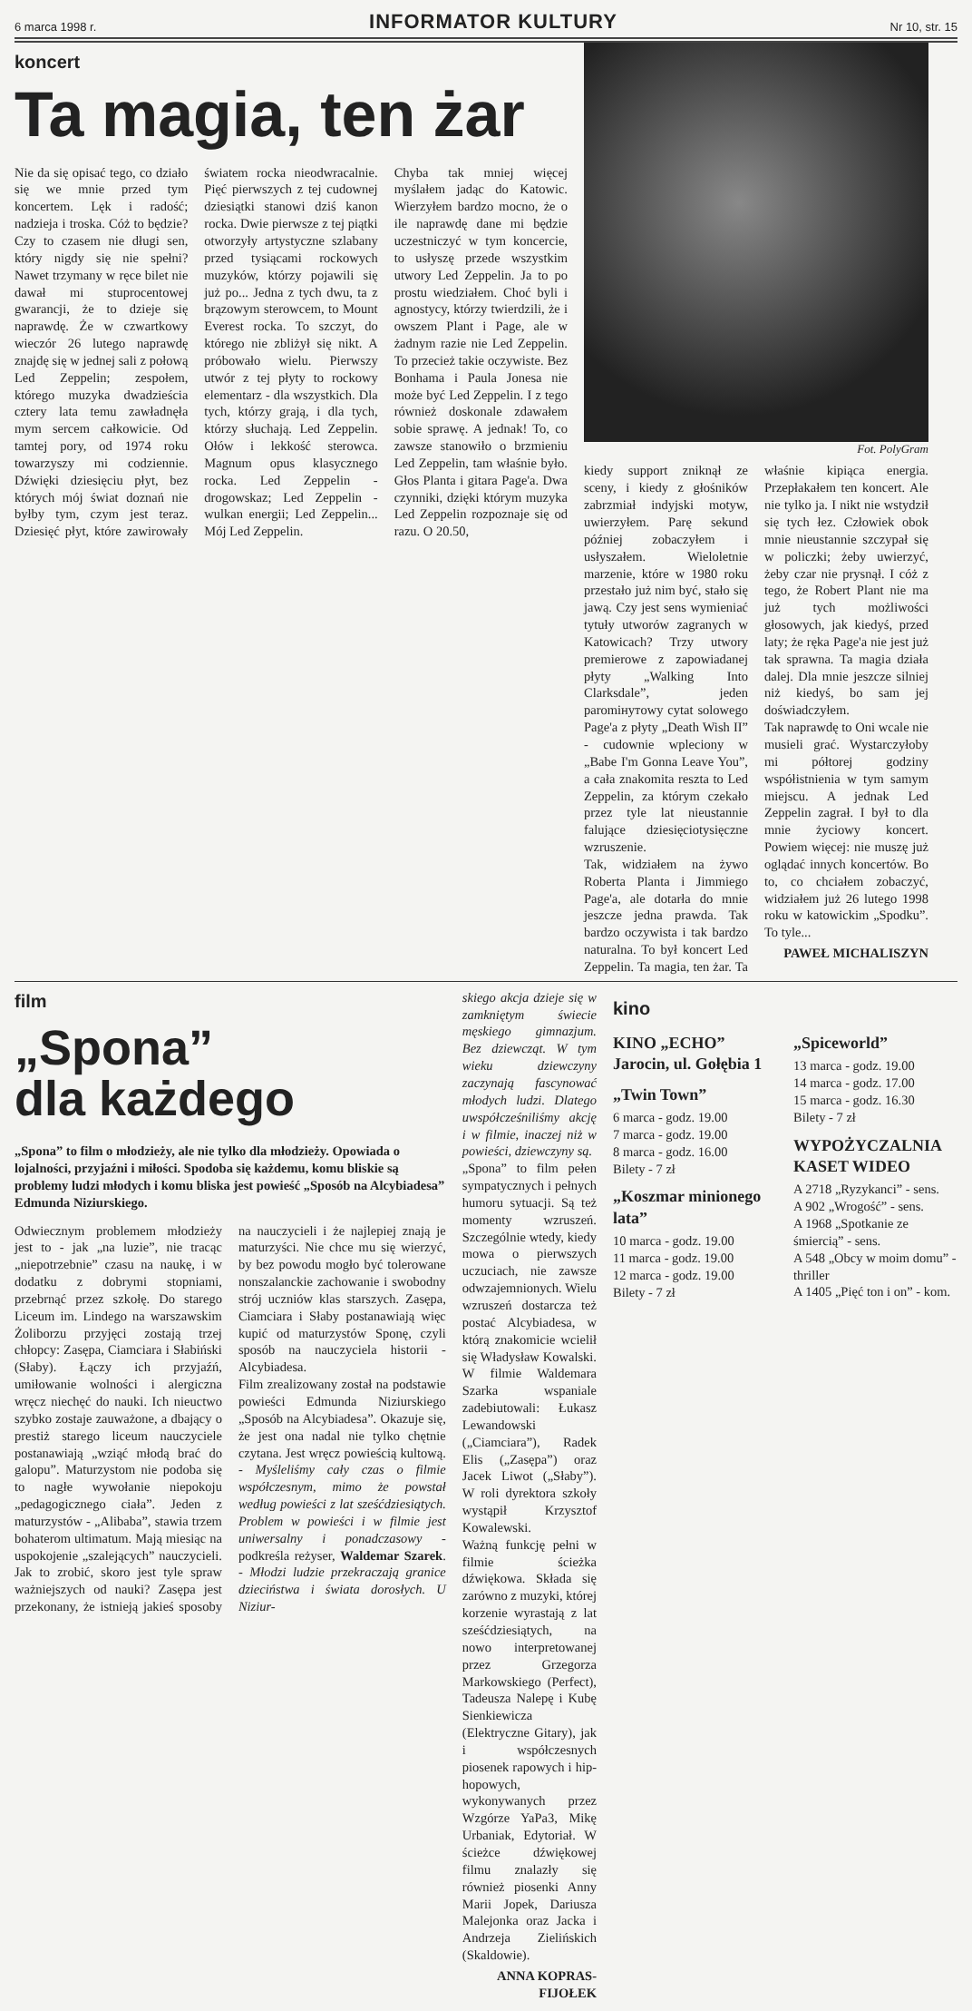6 marca 1998 r. INFORMATOR KULTURY Nr 10, str. 15
koncert
Ta magia, ten żar
Nie da się opisać tego, co działo się we mnie przed tym koncertem. Lęk i radość; nadzieja i troska. Cóż to będzie? Czy to czasem nie długi sen, który nigdy się nie spełni? Nawet trzymany w ręce bilet nie dawał mi stuprocentowej gwarancji, że to dzieje się naprawdę. Że w czwartkowy wieczór 26 lutego naprawdę znajdę się w jednej sali z połową Led Zeppelin; zespołem, którego muzyka dwadzieścia cztery lata temu zawładnęła mym sercem całkowicie. Od tamtej pory, od 1974 roku towarzyszy mi codziennie. Dźwięki dziesięciu płyt, bez których mój świat doznań nie byłby tym, czym jest teraz. Dziesięć płyt, które zawirowały światem rocka nieodwracalnie. Pięć pierwszych z tej cudownej dziesiątki stanowi dziś kanon rocka. Dwie pierwsze z tej piątki otworzyły artystyczne szlabany przed tysiącami rockowych muzyków, którzy pojawili się już po... Jedna z tych dwu, ta z brązowym sterowcem, to Mount Everest rocka. To szczyt, do którego nie zbliżył się nikt. A próbowało wielu. Pierwszy utwór z tej płyty to rockowy elementarz - dla wszystkich. Dla tych, którzy grają, i dla tych, którzy słuchają. Led Zeppelin. Ołów i lekkość sterowca. Magnum opus klasycznego rocka. Led Zeppelin - drogowskaz; Led Zeppelin - wulkan energii; Led Zeppelin... Mój Led Zeppelin.
Chyba tak mniej więcej myślałem jadąc do Katowic. Wierzyłem bardzo mocno, że o ile naprawdę dane mi będzie uczestniczyć w tym koncercie, to usłyszę przede wszystkim utwory Led Zeppelin. Ja to po prostu wiedziałem. Choć byli i agnostycy, którzy twierdzili, że i owszem Plant i Page, ale w żadnym razie nie Led Zeppelin. To przecież takie oczywiste. Bez Bonhama i Paula Jonesa nie może być Led Zeppelin. I z tego również doskonale zdawałem sobie sprawę. A jednak! To, co zawsze stanowiło o brzmieniu Led Zeppelin, tam właśnie było. Głos Planta i gitara Page'a. Dwa czynniki, dzięki którym muzyka Led Zeppelin rozpoznaje się od razu. O 20.50,
Fot. PolyGram
kiedy support zniknął ze sceny, i kiedy z głośników zabrzmiał indyjski motyw, uwierzyłem. Parę sekund później zobaczyłem i usłyszałem. Wieloletnie marzenie, które w 1980 roku przestało już nim być, stało się jawą. Czy jest sens wymieniać tytuły utworów zagranych w Katowicach? Trzy utwory premierowe z zapowiadanej płyty „Walking Into Clarksdale”, jeden paromінутowy cytat solowego Page'a z płyty „Death Wish II” - cudownie wpleciony w „Babe I'm Gonna Leave You”, a cała znakomita reszta to Led Zeppelin, za którym czekało przez tyle lat nieustannie falujące dziesięciotysięczne wzruszenie.
Tak, widziałem na żywo Roberta Planta i Jimmiego Page'a, ale dotarła do mnie jeszcze jedna prawda. Tak bardzo oczywista i tak bardzo naturalna. To był koncert Led Zeppelin. Ta magia, ten żar. Ta właśnie kipiąca energia. Przepłakałem ten koncert. Ale nie tylko ja. I nikt nie wstydził się tych łez. Człowiek obok mnie nieustannie szczypał się w policzki; żeby uwierzyć, żeby czar nie prysnął. I cóż z tego, że Robert Plant nie ma już tych możliwości głosowych, jak kiedyś, przed laty; że ręka Page'a nie jest już tak sprawna. Ta magia działa dalej. Dla mnie jeszcze silniej niż kiedyś, bo sam jej doświadczyłem.
Tak naprawdę to Oni wcale nie musieli grać. Wystarczyłoby mi półtorej godziny współistnienia w tym samym miejscu. A jednak Led Zeppelin zagrał. I był to dla mnie życiowy koncert. Powiem więcej: nie muszę już oglądać innych koncertów. Bo to, co chciałem zobaczyć, widziałem już 26 lutego 1998 roku w katowickim „Spodku”. To tyle...
PAWEŁ MICHALISZYN
film
„Spona”
dla każdego
„Spona” to film o młodzieży, ale nie tylko dla młodzieży. Opowiada o lojalności, przyjaźni i miłości. Spodoba się każdemu, komu bliskie są problemy ludzi młodych i komu bliska jest powieść „Sposób na Alcybiadesa” Edmunda Niziurskiego.
Odwiecznym problemem młodzieży jest to - jak „na luzie”, nie tracąc „niepotrzebnie” czasu na naukę, i w dodatku z dobrymi stopniami, przebrnąć przez szkołę. Do starego Liceum im. Lindego na warszawskim Żoliborzu przyjęci zostają trzej chłopcy: Zasępa, Ciamciara i Słabiński (Słaby). Łączy ich przyjaźń, umiłowanie wolności i alergiczna wręcz niechęć do nauki. Ich nieuctwo szybko zostaje zauważone, a dbający o prestiż starego liceum nauczyciele postanawiają „wziąć młodą brać do galopu”. Maturzystom nie podoba się to nagłe wywołanie niepokoju „pedagogicznego ciała”. Jeden z maturzystów - „Alibaba”, stawia trzem bohaterom ultimatum. Mają miesiąc na uspokojenie „szalejących” nauczycieli. Jak to zrobić, skoro jest tyle spraw ważniejszych od nauki? Zasępa jest przekonany, że istnieją jakieś sposoby na nauczycieli i że najlepiej znają je maturzyści. Nie chce mu się wierzyć, by bez powodu mogło być tolerowane nonszalanckie zachowanie i swobodny strój uczniów klas starszych. Zasępa, Ciamciara i Słaby postanawiają więc kupić od maturzystów Sponę, czyli sposób na nauczyciela historii - Alcybiadesa.
Film zrealizowany został na podstawie powieści Edmunda Niziurskiego „Sposób na Alcybiadesa”. Okazuje się, że jest ona nadal nie tylko chętnie czytana. Jest wręcz powieścią kultową. - Myśleliśmy cały czas o filmie współczesnym, mimo że powstał według powieści z lat sześćdziesiątych. Problem w powieści i w filmie jest uniwersalny i ponadczasowy - podkreśla reżyser, Waldemar Szarek. - Młodzi ludzie przekraczają granice dzieciństwa i świata dorosłych. U Niziur-
skiego akcja dzieje się w zamkniętym świecie męskiego gimnazjum. Bez dziewcząt. W tym wieku dziewczyny zaczynają fascynować młodych ludzi. Dlatego uwspółcześniliśmy akcję i w filmie, inaczej niż w powieści, dziewczyny są.
„Spona” to film pełen sympatycznych i pełnych humoru sytuacji. Są też momenty wzruszeń. Szczególnie wtedy, kiedy mowa o pierwszych uczuciach, nie zawsze odwzajemnionych. Wielu wzruszeń dostarcza też postać Alcybiadesa, w którą znakomicie wcielił się Władysław Kowalski. W filmie Waldemara Szarka wspaniale zadebiutowali: Łukasz Lewandowski („Ciamciara”), Radek Elis („Zasępa”) oraz Jacek Liwot („Słaby”). W roli dyrektora szkoły wystąpił Krzysztof Kowalewski.
Ważną funkcję pełni w filmie ścieżka dźwiękowa. Składa się zarówno z muzyki, której korzenie wyrastają z lat sześćdziesiątych, na nowo interpretowanej przez Grzegorza Markowskiego (Perfect), Tadeusza Nalepę i Kubę Sienkiewicza (Elektryczne Gitary), jak i współczesnych piosenek rapowych i hip-hopowych, wykonywanych przez Wzgórze YaPa3, Mikę Urbaniak, Edytoriał. W ścieżce dźwiękowej filmu znalazły się również piosenki Anny Marii Jopek, Dariusza Malejonka oraz Jacka i Andrzeja Zielińskich (Skaldowie).
ANNA KOPRAS-FIJOŁEK
kino
KINO „ECHO”
Jarocin, ul. Gołębia 1
„Twin Town”
6 marca - godz. 19.00
7 marca - godz. 19.00
8 marca - godz. 16.00
Bilety - 7 zł
„Koszmar minionego lata”
10 marca - godz. 19.00
11 marca - godz. 19.00
12 marca - godz. 19.00
Bilety - 7 zł
„Spiceworld”
13 marca - godz. 19.00
14 marca - godz. 17.00
15 marca - godz. 16.30
Bilety - 7 zł
WYPOŻYCZALNIA KASET WIDEO
A 2718 „Ryzykanci” - sens.
A 902 „Wrogość” - sens.
A 1968 „Spotkanie ze śmiercią” - sens.
A 548 „Obcy w moim domu” - thriller
A 1405 „Pięć ton i on” - kom.